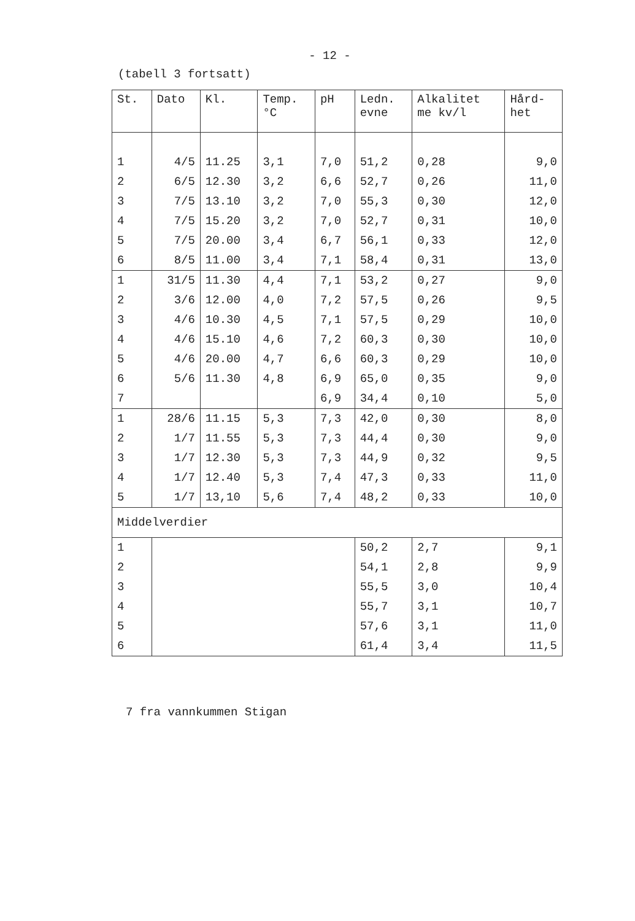- 12 -
(tabell 3 fortsatt)
| St. | Dato | Kl. | Temp. °C | pH | Ledn. evne | Alkalitet me kv/l | Hård- het |
| --- | --- | --- | --- | --- | --- | --- | --- |
| 1 | 4/5 | 11.25 | 3,1 | 7,0 | 51,2 | 0,28 | 9,0 |
| 2 | 6/5 | 12.30 | 3,2 | 6,6 | 52,7 | 0,26 | 11,0 |
| 3 | 7/5 | 13.10 | 3,2 | 7,0 | 55,3 | 0,30 | 12,0 |
| 4 | 7/5 | 15.20 | 3,2 | 7,0 | 52,7 | 0,31 | 10,0 |
| 5 | 7/5 | 20.00 | 3,4 | 6,7 | 56,1 | 0,33 | 12,0 |
| 6 | 8/5 | 11.00 | 3,4 | 7,1 | 58,4 | 0,31 | 13,0 |
| 1 | 31/5 | 11.30 | 4,4 | 7,1 | 53,2 | 0,27 | 9,0 |
| 2 | 3/6 | 12.00 | 4,0 | 7,2 | 57,5 | 0,26 | 9,5 |
| 3 | 4/6 | 10.30 | 4,5 | 7,1 | 57,5 | 0,29 | 10,0 |
| 4 | 4/6 | 15.10 | 4,6 | 7,2 | 60,3 | 0,30 | 10,0 |
| 5 | 4/6 | 20.00 | 4,7 | 6,6 | 60,3 | 0,29 | 10,0 |
| 6 | 5/6 | 11.30 | 4,8 | 6,9 | 65,0 | 0,35 | 9,0 |
| 7 | | | | 6,9 | 34,4 | 0,10 | 5,0 |
| 1 | 28/6 | 11.15 | 5,3 | 7,3 | 42,0 | 0,30 | 8,0 |
| 2 | 1/7 | 11.55 | 5,3 | 7,3 | 44,4 | 0,30 | 9,0 |
| 3 | 1/7 | 12.30 | 5,3 | 7,3 | 44,9 | 0,32 | 9,5 |
| 4 | 1/7 | 12.40 | 5,3 | 7,4 | 47,3 | 0,33 | 11,0 |
| 5 | 1/7 | 13,10 | 5,6 | 7,4 | 48,2 | 0,33 | 10,0 |
| Middelverdier | | | | | | | |
| 1 | | | | | 50,2 | 2,7 | 9,1 |
| 2 | | | | | 54,1 | 2,8 | 9,9 |
| 3 | | | | | 55,5 | 3,0 | 10,4 |
| 4 | | | | | 55,7 | 3,1 | 10,7 |
| 5 | | | | | 57,6 | 3,1 | 11,0 |
| 6 | | | | | 61,4 | 3,4 | 11,5 |
7 fra vannkummen Stigan